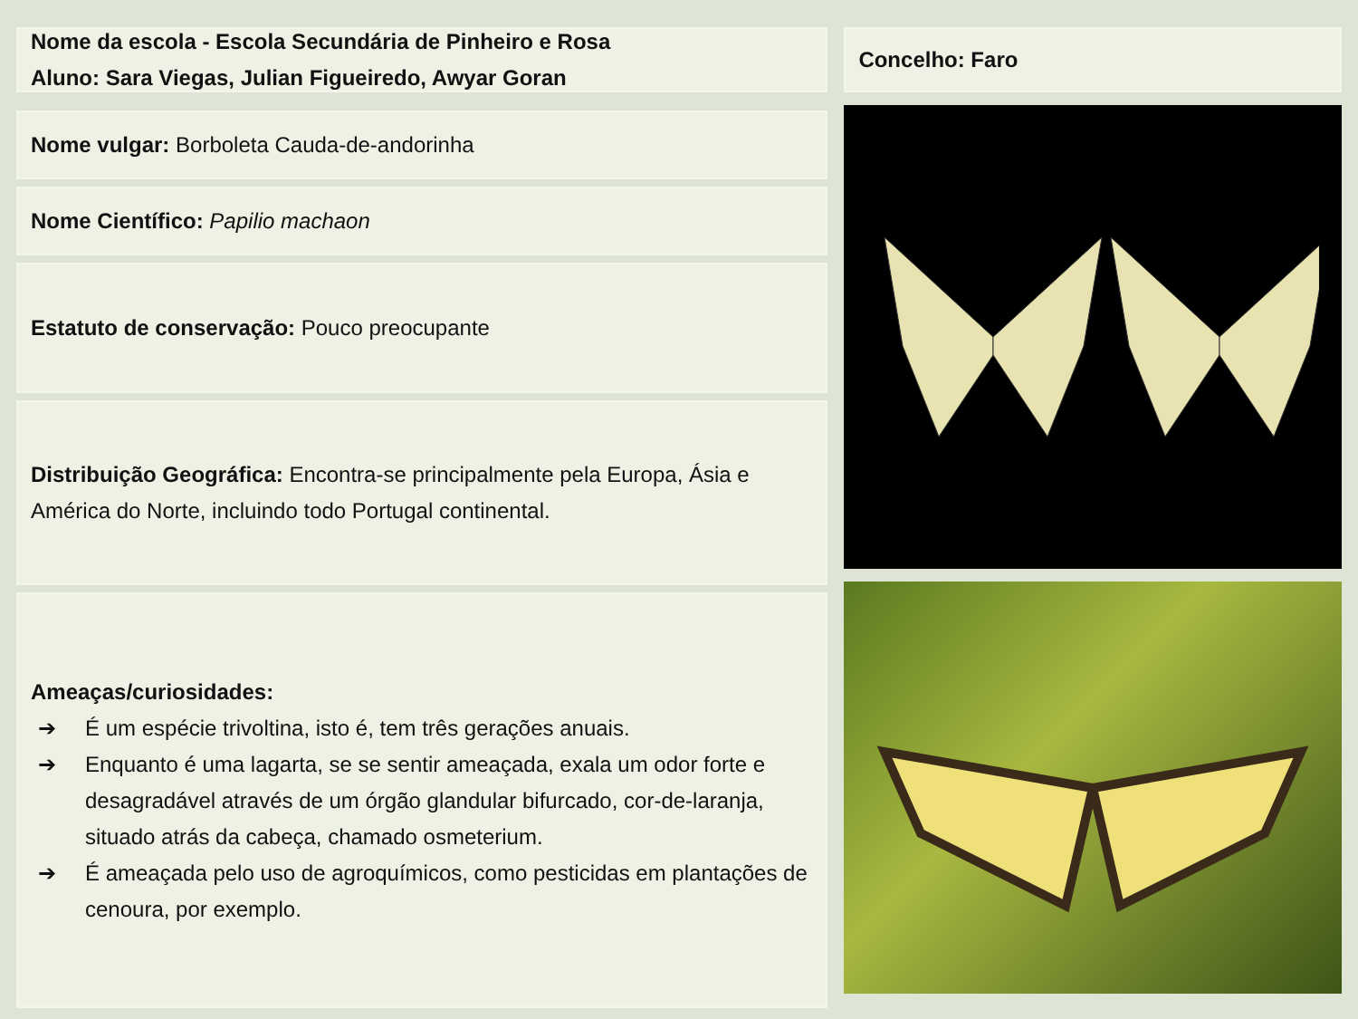Nome da escola - Escola Secundária de Pinheiro e Rosa
Aluno: Sara Viegas, Julian Figueiredo, Awyar Goran
Nome vulgar: Borboleta Cauda-de-andorinha
Nome Científico: Papilio machaon
Estatuto de conservação: Pouco preocupante
Distribuição Geográfica: Encontra-se principalmente pela Europa, Ásia e América do Norte, incluindo todo Portugal continental.
Ameaças/curiosidades:
➔ É um espécie trivoltina, isto é, tem três gerações anuais.
➔ Enquanto é uma lagarta, se se sentir ameaçada, exala um odor forte e desagradável através de um órgão glandular bifurcado, cor-de-laranja, situado atrás da cabeça, chamado osmeterium.
➔ É ameaçada pelo uso de agroquímicos, como pesticidas em plantações de cenoura, por exemplo.
Concelho: Faro